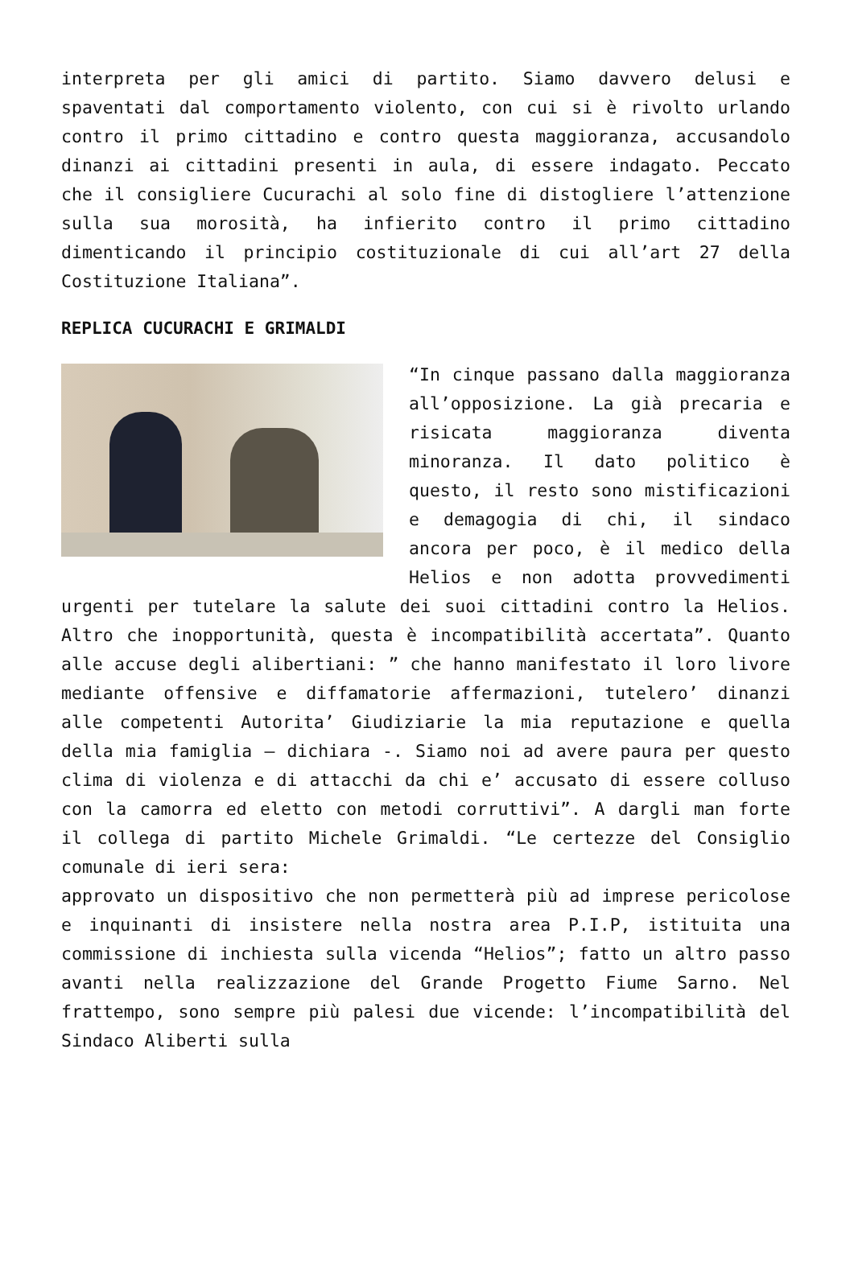interpreta per gli amici di partito. Siamo davvero delusi e spaventati dal comportamento violento, con cui si è rivolto urlando contro il primo cittadino e contro questa maggioranza, accusandolo dinanzi ai cittadini presenti in aula, di essere indagato. Peccato che il consigliere Cucurachi al solo fine di distogliere l’attenzione sulla sua morosità, ha infierito contro il primo cittadino dimenticando il principio costituzionale di cui all’art 27 della Costituzione Italiana”.
REPLICA CUCURACHI E GRIMALDI
“In cinque passano dalla maggioranza all’opposizione. La già precaria e risicata maggioranza diventa minoranza. Il dato politico è questo, il resto sono mistificazioni e demagogia di chi, il sindaco ancora per poco, è il medico della Helios e non adotta provvedimenti urgenti per tutelare la salute dei suoi cittadini contro la Helios. Altro che inopportunità, questa è incompatibilità accertata”. Quanto alle accuse degli alibertiani: ” che hanno manifestato il loro livore mediante offensive e diffamatorie affermazioni, tutelero’ dinanzi alle competenti Autorita’ Giudiziarie la mia reputazione e quella della mia famiglia – dichiara -. Siamo noi ad avere paura per questo clima di violenza e di attacchi da chi e’ accusato di essere colluso con la camorra ed eletto con metodi corruttivi”. A dargli man forte il collega di partito Michele Grimaldi. “Le certezze del Consiglio comunale di ieri sera:
approvato un dispositivo che non permetterà più ad imprese pericolose e inquinanti di insistere nella nostra area P.I.P, istituita una commissione di inchiesta sulla vicenda “Helios”; fatto un altro passo avanti nella realizzazione del Grande Progetto Fiume Sarno. Nel frattempo, sono sempre più palesi due vicende: l’incompatibilità del Sindaco Aliberti sulla